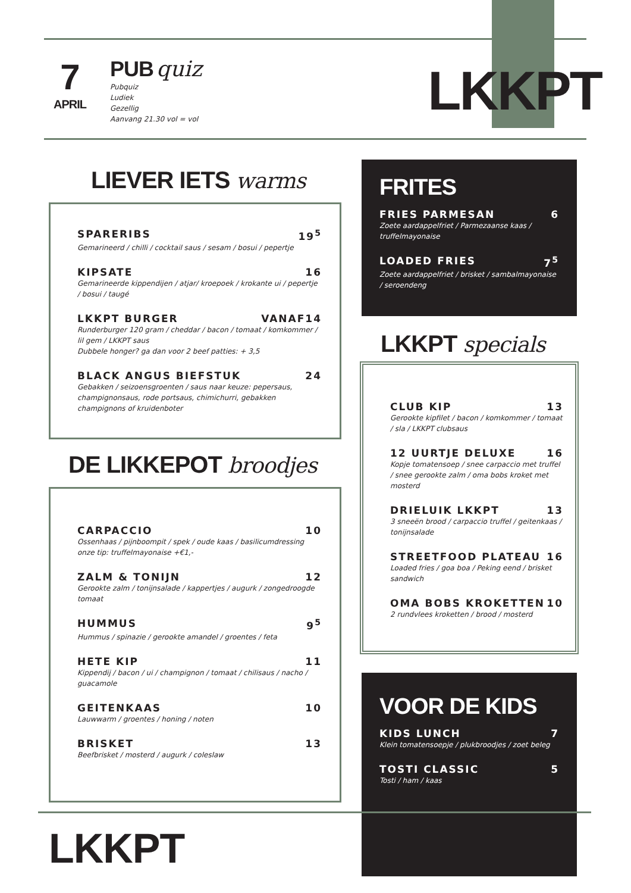7
APRIL
PUB quiz
Pubquiz
Ludiek
Gezellig
Aanvang 21.30 vol = vol
LKKPT
LIEVER IETS warms
SPARERIBS 19<sup>5</sup>
Gemarineerd / chilli / cocktail saus / sesam / bosui / pepertje
KIPSATE 16
Gemarineerde kippendijen / atjar/ kroepoek / krokante ui / pepertje / bosui / taugé
LKKPT BURGER VANAF14
Runderburger 120 gram / cheddar / bacon / tomaat / komkommer / lil gem / LKKPT saus
Dubbele honger? ga dan voor 2 beef patties: + 3,5
BLACK ANGUS BIEFSTUK 24
Gebakken / seizoensgroenten / saus naar keuze: pepersaus, champignonsaus, rode portsaus, chimichurri, gebakken champignons of kruidenboter
DE LIKKEPOT broodjes
CARPACCIO 10
Ossenhaas / pijnboompit / spek / oude kaas / basilicumdressing
onze tip: truffelmayonaise +€1,-
ZALM & TONIJN 12
Gerookte zalm / tonijnsalade / kappertjes / augurk / zongedroogde tomaat
HUMMUS 9<sup>5</sup>
Hummus / spinazie / gerookte amandel / groentes / feta
HETE KIP 11
Kippendij / bacon / ui / champignon / tomaat / chilisaus / nacho / guacamole
GEITENKAAS 10
Lauwwarm / groentes / honing / noten
BRISKET 13
Beefbrisket / mosterd / augurk / coleslaw
FRITES
FRIES PARMESAN 6
Zoete aardappelfriet / Parmezaanse kaas / truffelmayonaise
LOADED FRIES 7<sup>5</sup>
Zoete aardappelfriet / brisket / sambalmayonaise / seroendeng
LKKPT specials
CLUB KIP 13
Gerookte kipfilet / bacon / komkommer / tomaat / sla / LKKPT clubsaus
12 UURTJE DELUXE 16
Kopje tomatensoep / snee carpaccio met truffel / snee gerookte zalm / oma bobs kroket met mosterd
DRIELUIK LKKPT 13
3 sneeën brood / carpaccio truffel / geitenkaas / tonijnsalade
STREETFOOD PLATEAU 16
Loaded fries / goa boa / Peking eend / brisket sandwich
OMA BOBS KROKETTEN 10
2 rundvlees kroketten / brood / mosterd
VOOR DE KIDS
KIDS LUNCH 7
Klein tomatensoepje / plukbroodjes / zoet beleg
TOSTI CLASSIC 5
Tosti / ham / kaas
LKKPT